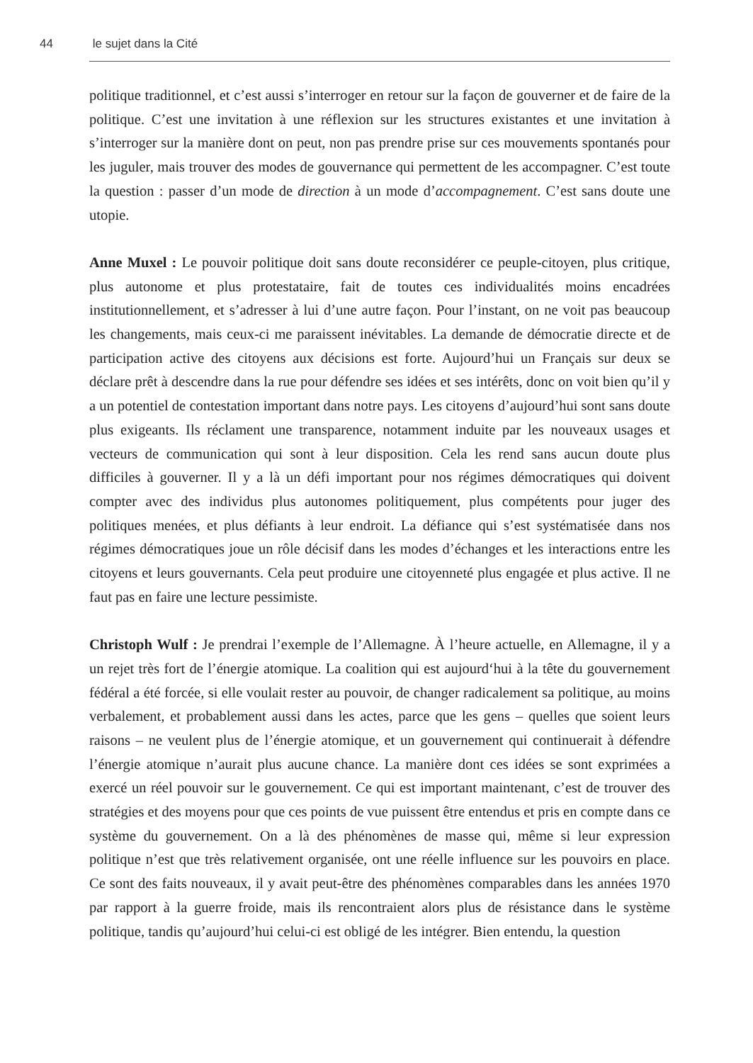44 le sujet dans la Cité
politique traditionnel, et c’est aussi s’interroger en retour sur la façon de gouverner et de faire de la politique. C’est une invitation à une réflexion sur les structures existantes et une invitation à s’interroger sur la manière dont on peut, non pas prendre prise sur ces mouvements spontanés pour les juguler, mais trouver des modes de gouvernance qui permettent de les accompagner. C’est toute la question : passer d’un mode de direction à un mode d’accompagnement. C’est sans doute une utopie.
Anne Muxel : Le pouvoir politique doit sans doute reconsidérer ce peuple-citoyen, plus critique, plus autonome et plus protestataire, fait de toutes ces individualités moins encadrées institutionnellement, et s’adresser à lui d’une autre façon. Pour l’instant, on ne voit pas beaucoup les changements, mais ceux-ci me paraissent inévitables. La demande de démocratie directe et de participation active des citoyens aux décisions est forte. Aujourd’hui un Français sur deux se déclare prêt à descendre dans la rue pour défendre ses idées et ses intérêts, donc on voit bien qu’il y a un potentiel de contestation important dans notre pays. Les citoyens d’aujourd’hui sont sans doute plus exigeants. Ils réclament une transparence, notamment induite par les nouveaux usages et vecteurs de communication qui sont à leur disposition. Cela les rend sans aucun doute plus difficiles à gouverner. Il y a là un défi important pour nos régimes démocratiques qui doivent compter avec des individus plus autonomes politiquement, plus compétents pour juger des politiques menées, et plus défiants à leur endroit. La défiance qui s’est systématisée dans nos régimes démocratiques joue un rôle décisif dans les modes d’échanges et les interactions entre les citoyens et leurs gouvernants. Cela peut produire une citoyenneté plus engagée et plus active. Il ne faut pas en faire une lecture pessimiste.
Christoph Wulf : Je prendrai l’exemple de l’Allemagne. À l’heure actuelle, en Allemagne, il y a un rejet très fort de l’énergie atomique. La coalition qui est aujourd‘hui à la tête du gouvernement fédéral a été forcée, si elle voulait rester au pouvoir, de changer radicalement sa politique, au moins verbalement, et probablement aussi dans les actes, parce que les gens – quelles que soient leurs raisons – ne veulent plus de l’énergie atomique, et un gouvernement qui continuerait à défendre l’énergie atomique n’aurait plus aucune chance. La manière dont ces idées se sont exprimées a exercé un réel pouvoir sur le gouvernement. Ce qui est important maintenant, c’est de trouver des stratégies et des moyens pour que ces points de vue puissent être entendus et pris en compte dans ce système du gouvernement. On a là des phénomènes de masse qui, même si leur expression politique n’est que très relativement organisée, ont une réelle influence sur les pouvoirs en place. Ce sont des faits nouveaux, il y avait peut-être des phénomènes comparables dans les années 1970 par rapport à la guerre froide, mais ils rencontraient alors plus de résistance dans le système politique, tandis qu’aujourd’hui celui-ci est obligé de les intégrer. Bien entendu, la question